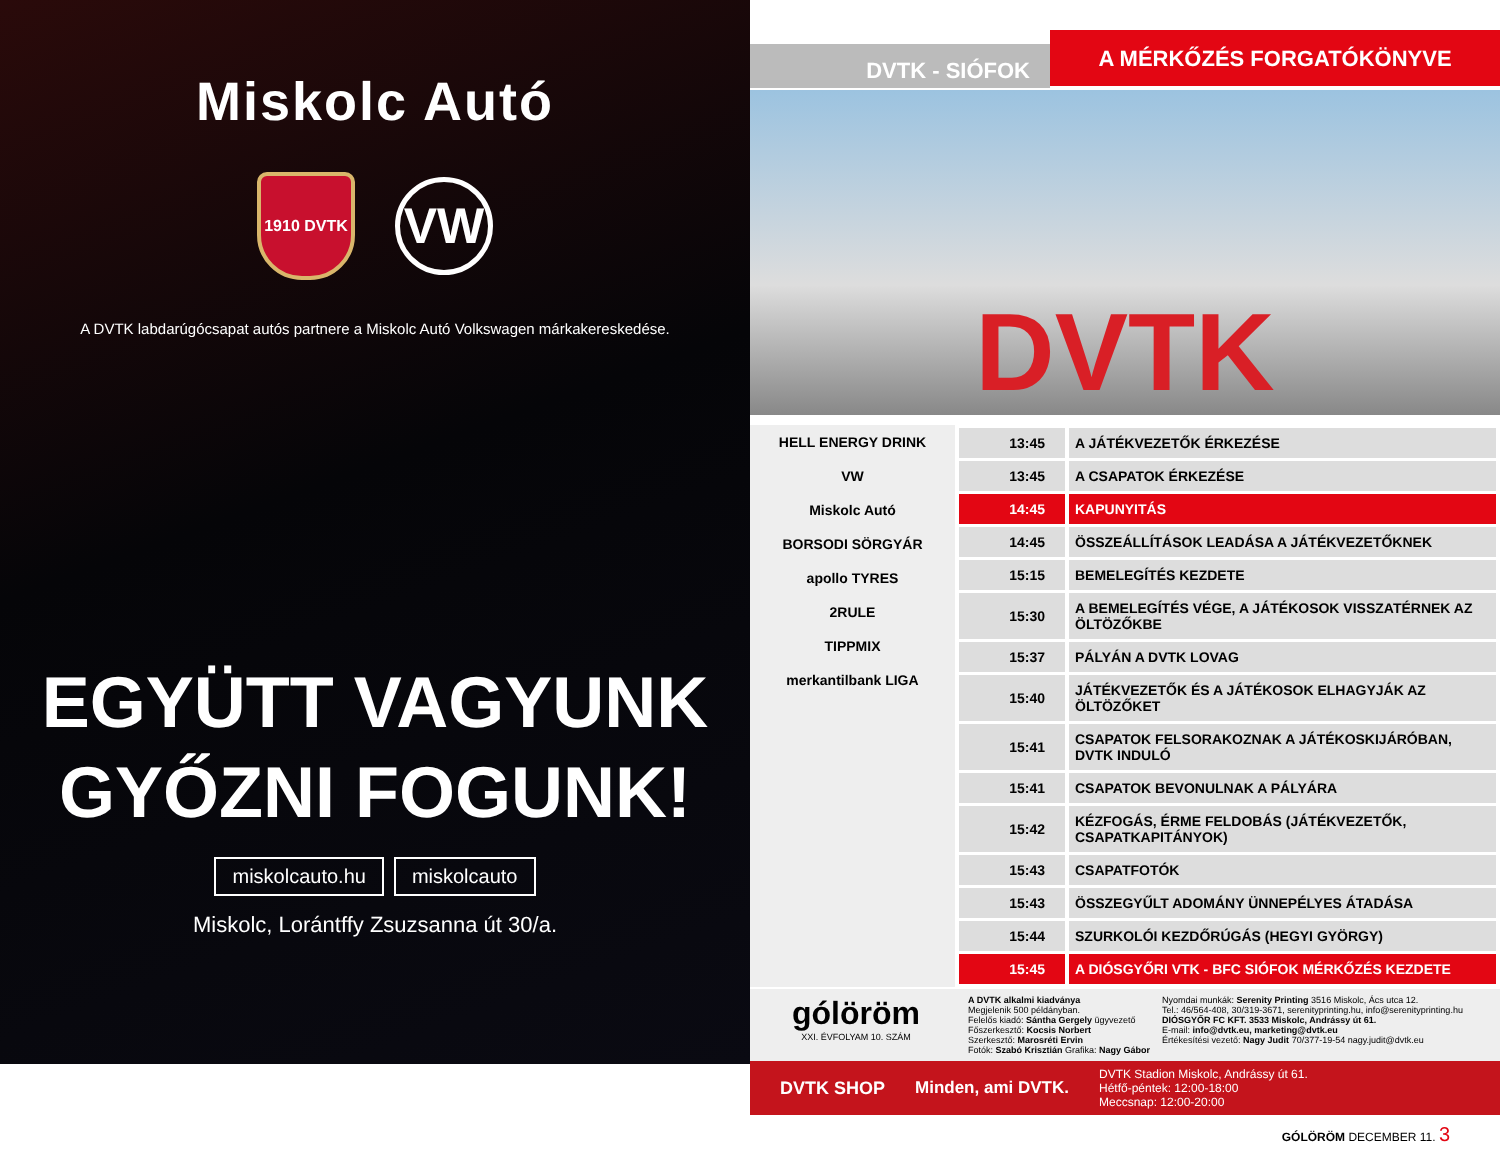Miskolc Autó
1910 DVTK
VW
A DVTK labdarúgócsapat autós partnere a Miskolc Autó Volkswagen márkakereskedése.
EGYÜTT VAGYUNK
GYŐZNI FOGUNK!
miskolcauto.hu miskolcauto
Miskolc, Lorántffy Zsuzsanna út 30/a.
DVTK - SIÓFOK
A MÉRKŐZÉS FORGATÓKÖNYVE
DVTK
HELL ENERGY DRINK
VW
Miskolc Autó
BORSODI SÖRGYÁR
apollo TYRES
2RULE
TIPPMIX
merkantilbank LIGA
| 13:45 | A JÁTÉKVEZETŐK ÉRKEZÉSE |
| 13:45 | A CSAPATOK ÉRKEZÉSE |
| 14:45 | KAPUNYITÁS |
| 14:45 | ÖSSZEÁLLÍTÁSOK LEADÁSA A JÁTÉKVEZETŐKNEK |
| 15:15 | BEMELEGÍTÉS KEZDETE |
| 15:30 | A BEMELEGÍTÉS VÉGE, A JÁTÉKOSOK VISSZATÉRNEK AZ ÖLTÖZŐKBE |
| 15:37 | PÁLYÁN A DVTK LOVAG |
| 15:40 | JÁTÉKVEZETŐK ÉS A JÁTÉKOSOK ELHAGYJÁK AZ ÖLTÖZŐKET |
| 15:41 | CSAPATOK FELSORAKOZNAK A JÁTÉKOSKIJÁRÓBAN, DVTK INDULÓ |
| 15:41 | CSAPATOK BEVONULNAK A PÁLYÁRA |
| 15:42 | KÉZFOGÁS, ÉRME FELDOBÁS (JÁTÉKVEZETŐK, CSAPATKAPITÁNYOK) |
| 15:43 | CSAPATFOTÓK |
| 15:43 | ÖSSZEGYŰLT ADOMÁNY ÜNNEPÉLYES ÁTADÁSA |
| 15:44 | SZURKOLÓI KEZDŐRÚGÁS (HEGYI GYÖRGY) |
| 15:45 | A DIÓSGYŐRI VTK - BFC SIÓFOK MÉRKŐZÉS KEZDETE |
gólöröm
XXI. ÉVFOLYAM 10. SZÁM
A DVTK alkalmi kiadványa
Megjelenik 500 példányban.
Felelős kiadó: Sántha Gergely ügyvezető
Főszerkesztő: Kocsis Norbert
Szerkesztő: Marosréti Ervin
Fotók: Szabó Krisztián Grafika: Nagy Gábor
Nyomdai munkák: Serenity Printing 3516 Miskolc, Ács utca 12.
Tel.: 46/564-408, 30/319-3671, serenityprinting.hu, info@serenityprinting.hu
DIÓSGYŐR FC KFT. 3533 Miskolc, Andrássy út 61.
E-mail: info@dvtk.eu, marketing@dvtk.eu
Értékesítési vezető: Nagy Judit 70/377-19-54 nagy.judit@dvtk.eu
DVTK SHOP Minden, ami DVTK. DVTK Stadion Miskolc, Andrássy út 61.
Hétfő-péntek: 12:00-18:00
Meccsnap: 12:00-20:00
GÓLÖRÖM DECEMBER 11. 3